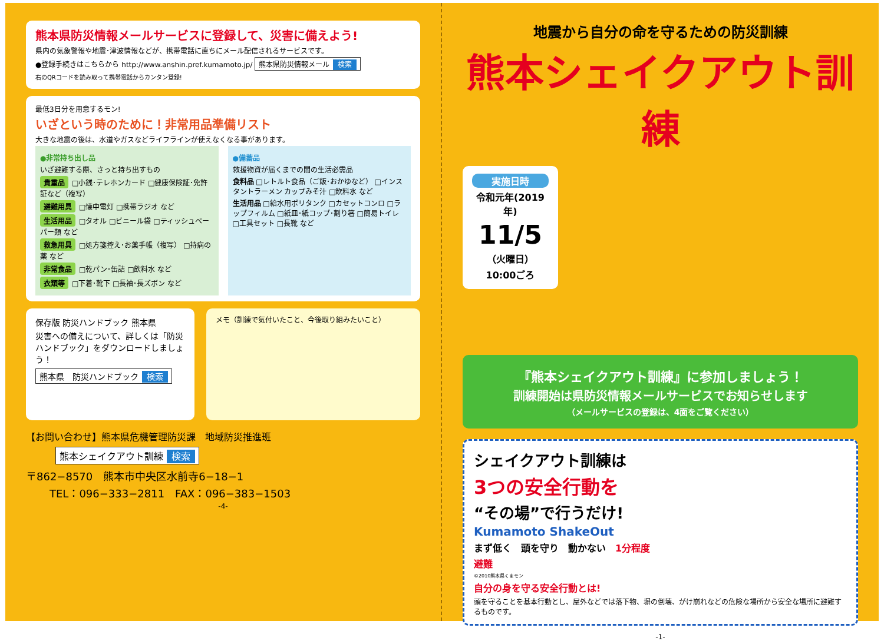熊本県防災情報メールサービスに登録して、災害に備えよう!
県内の気象警報や地震･津波情報などが、携帯電話に直ちにメール配信されるサービスです。
●登録手続きはこちらから http://www.anshin.pref.kumamoto.jp/ 熊本県防災情報メール 検索
右のQRコードを読み取って携帯電話からカンタン登録!
最低3日分を用意するモン!
いざという時のために！非常用品準備リスト
大きな地震の後は、水道やガスなどライフラインが使えなくなる事があります。
●非常持ち出し品
いざ避難する際、さっと持ち出すもの
貴重品 □小銭･テレホンカード □健康保険証･免許証など（複写）
避難用具 □懐中電灯 □携帯ラジオ など
生活用品 □タオル □ビニール袋 □ティッシュペーパー類 など
救急用具 □処方箋控え･お薬手帳（複写） □持病の薬 など
非常食品 □乾パン･缶詰 □飲料水 など
衣類等 □下着･靴下 □長袖･長ズボン など
●備蓄品
救援物資が届くまでの間の生活必需品
食料品 □レトルト食品（ご飯･おかゆなど） □インスタントラーメン カップみそ汁 □飲料水 など
生活用品 □給水用ポリタンク □カセットコンロ □ラップフィルム □紙皿･紙コップ･割り箸 □簡易トイレ □工具セット □長靴 など
保存版 防災ハンドブック 熊本県
災害への備えについて、詳しくは「防災ハンドブック」をダウンロードしましょう！
熊本県　防災ハンドブック 検索
メモ（訓練で気付いたこと、今後取り組みたいこと）
【お問い合わせ】熊本県危機管理防災課　地域防災推進班
熊本シェイクアウト訓練 検索
〒862−8570　熊本市中央区水前寺6−18−1
TEL：096−333−2811　FAX：096−383−1503
-4-
地震から自分の命を守るための防災訓練
熊本シェイクアウト訓練
実施日時
令和元年(2019 年)
11/5
（火曜日）
10:00ごろ
『熊本シェイクアウト訓練』に参加しましょう！
訓練開始は県防災情報メールサービスでお知らせします
（メールサービスの登録は、4面をご覧ください）
シェイクアウト訓練は
3つの安全行動を
“その場”で行うだけ!
Kumamoto ShakeOut
まず低く　頭を守り　動かない　1分程度
避難
©2010熊本県くまモン
自分の身を守る安全行動とは!
頭を守ることを基本行動とし、屋外などでは落下物、塀の倒壊、がけ崩れなどの危険な場所から安全な場所に避難するものです。
-1-